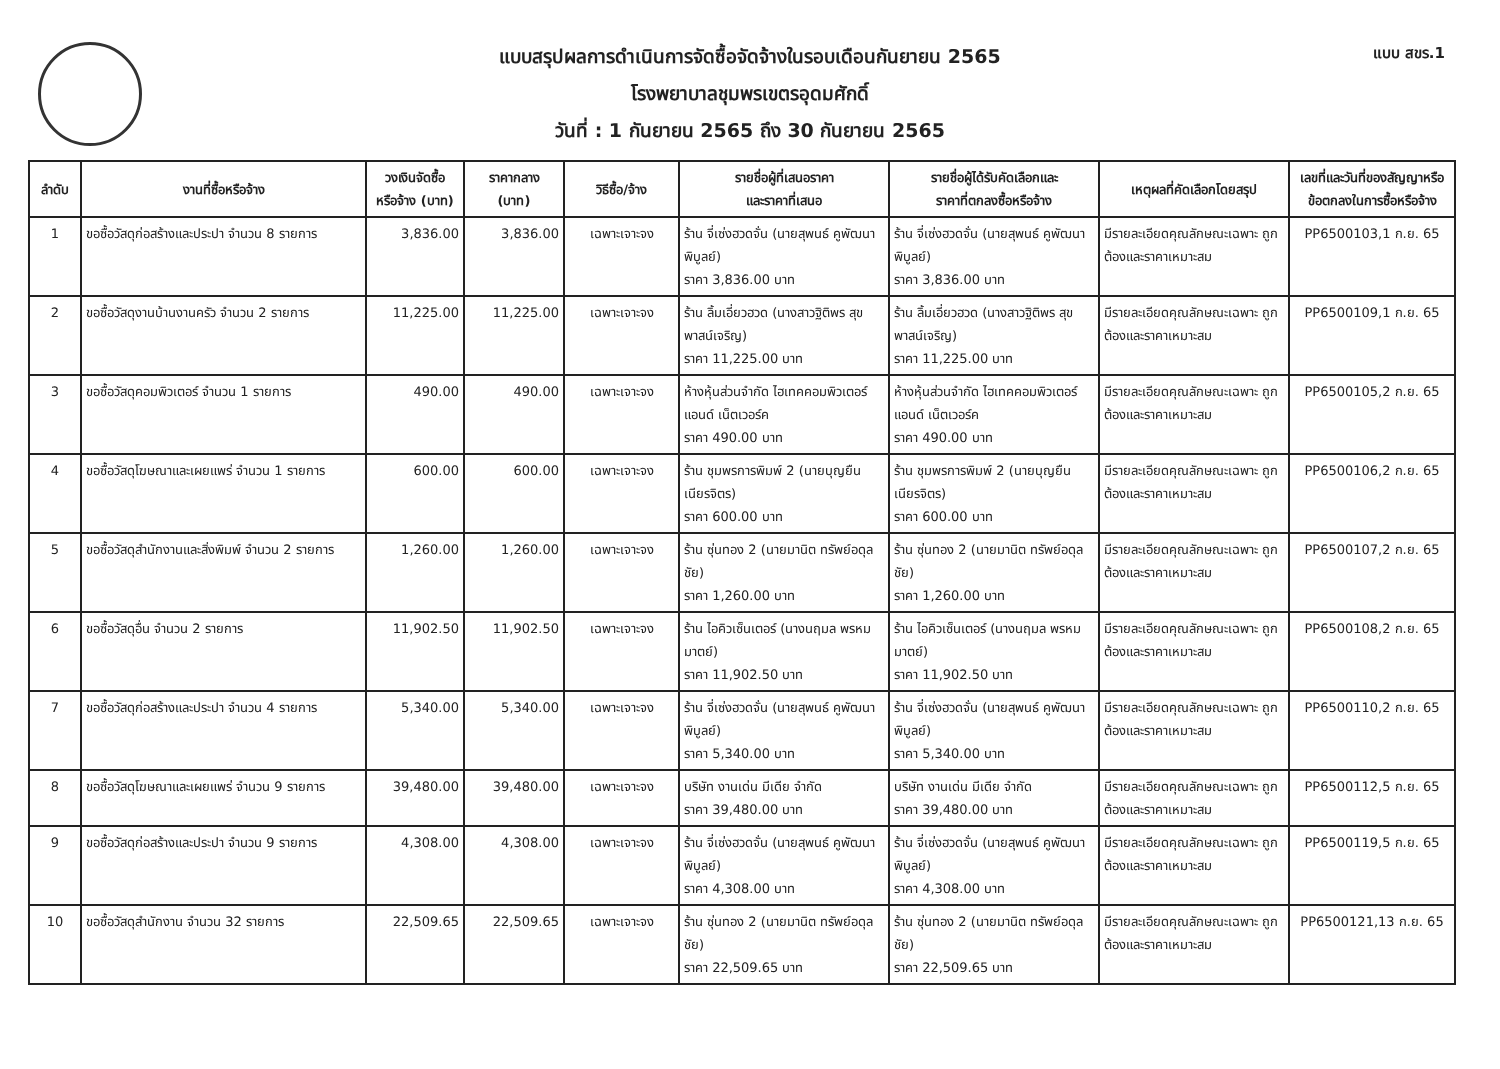แบบ สขร.1
แบบสรุปผลการดำเนินการจัดซื้อจัดจ้างในรอบเดือนกันยายน 2565
โรงพยาบาลชุมพรเขตรอุดมศักดิ์
วันที่ : 1 กันยายน 2565 ถึง 30 กันยายน 2565
| ลำดับ | งานที่ซื้อหรือจ้าง | วงเงินจัดซื้อ หรือจ้าง (บาท) | ราคากลาง (บาท) | วิธีซื้อ/จ้าง | รายชื่อผู้ที่เสนอราคา และราคาที่เสนอ | รายชื่อผู้ได้รับคัดเลือกและ ราคาที่ตกลงซื้อหรือจ้าง | เหตุผลที่คัดเลือกโดยสรุป | เลขที่และวันที่ของสัญญาหรือ ข้อตกลงในการซื้อหรือจ้าง |
| --- | --- | --- | --- | --- | --- | --- | --- | --- |
| 1 | ขอซื้อวัสดุก่อสร้างและประปา จำนวน 8 รายการ | 3,836.00 | 3,836.00 | เฉพาะเจาะจง | ร้าน จี่เซ่งฮวดจั่น (นายสุพนธ์ คูพัฒนาพิบูลย์) ราคา 3,836.00 บาท | ร้าน จี่เซ่งฮวดจั่น (นายสุพนธ์ คูพัฒนาพิบูลย์) ราคา 3,836.00 บาท | มีรายละเอียดคุณลักษณะเฉพาะ ถูกต้องและราคาเหมาะสม | PP6500103,1 ก.ย. 65 |
| 2 | ขอซื้อวัสดุงานบ้านงานครัว จำนวน 2 รายการ | 11,225.00 | 11,225.00 | เฉพาะเจาะจง | ร้าน ลิ้มเอี่ยวฮวด (นางสาวฐิติพร สุขพาสน์เจริญ) ราคา 11,225.00 บาท | ร้าน ลิ้มเอี่ยวฮวด (นางสาวฐิติพร สุขพาสน์เจริญ) ราคา 11,225.00 บาท | มีรายละเอียดคุณลักษณะเฉพาะ ถูกต้องและราคาเหมาะสม | PP6500109,1 ก.ย. 65 |
| 3 | ขอซื้อวัสดุคอมพิวเตอร์ จำนวน 1 รายการ | 490.00 | 490.00 | เฉพาะเจาะจง | ห้างหุ้นส่วนจำกัด ไฮเทคคอมพิวเตอร์แอนด์ เน็ตเวอร์ค ราคา 490.00 บาท | ห้างหุ้นส่วนจำกัด ไฮเทคคอมพิวเตอร์แอนด์ เน็ตเวอร์ค ราคา 490.00 บาท | มีรายละเอียดคุณลักษณะเฉพาะ ถูกต้องและราคาเหมาะสม | PP6500105,2 ก.ย. 65 |
| 4 | ขอซื้อวัสดุโฆษณาและเผยแพร่ จำนวน 1 รายการ | 600.00 | 600.00 | เฉพาะเจาะจง | ร้าน ชุมพรการพิมพ์ 2 (นายบุญยืน เนียรจิตร) ราคา 600.00 บาท | ร้าน ชุมพรการพิมพ์ 2 (นายบุญยืน เนียรจิตร) ราคา 600.00 บาท | มีรายละเอียดคุณลักษณะเฉพาะ ถูกต้องและราคาเหมาะสม | PP6500106,2 ก.ย. 65 |
| 5 | ขอซื้อวัสดุสำนักงานและสิ่งพิมพ์ จำนวน 2 รายการ | 1,260.00 | 1,260.00 | เฉพาะเจาะจง | ร้าน ซุ่นทอง 2 (นายมานิต ทรัพย์อดุลชัย) ราคา 1,260.00 บาท | ร้าน ซุ่นทอง 2 (นายมานิต ทรัพย์อดุลชัย) ราคา 1,260.00 บาท | มีรายละเอียดคุณลักษณะเฉพาะ ถูกต้องและราคาเหมาะสม | PP6500107,2 ก.ย. 65 |
| 6 | ขอซื้อวัสดุอื่น จำนวน 2 รายการ | 11,902.50 | 11,902.50 | เฉพาะเจาะจง | ร้าน ไอคิวเซ็นเตอร์ (นางนฤมล พรหมมาตย์) ราคา 11,902.50 บาท | ร้าน ไอคิวเซ็นเตอร์ (นางนฤมล พรหมมาตย์) ราคา 11,902.50 บาท | มีรายละเอียดคุณลักษณะเฉพาะ ถูกต้องและราคาเหมาะสม | PP6500108,2 ก.ย. 65 |
| 7 | ขอซื้อวัสดุก่อสร้างและประปา จำนวน 4 รายการ | 5,340.00 | 5,340.00 | เฉพาะเจาะจง | ร้าน จี่เซ่งฮวดจั่น (นายสุพนธ์ คูพัฒนาพิบูลย์) ราคา 5,340.00 บาท | ร้าน จี่เซ่งฮวดจั่น (นายสุพนธ์ คูพัฒนาพิบูลย์) ราคา 5,340.00 บาท | มีรายละเอียดคุณลักษณะเฉพาะ ถูกต้องและราคาเหมาะสม | PP6500110,2 ก.ย. 65 |
| 8 | ขอซื้อวัสดุโฆษณาและเผยแพร่ จำนวน 9 รายการ | 39,480.00 | 39,480.00 | เฉพาะเจาะจง | บริษัท งานเด่น มีเดีย จำกัด ราคา 39,480.00 บาท | บริษัท งานเด่น มีเดีย จำกัด ราคา 39,480.00 บาท | มีรายละเอียดคุณลักษณะเฉพาะ ถูกต้องและราคาเหมาะสม | PP6500112,5 ก.ย. 65 |
| 9 | ขอซื้อวัสดุก่อสร้างและประปา จำนวน 9 รายการ | 4,308.00 | 4,308.00 | เฉพาะเจาะจง | ร้าน จี่เซ่งฮวดจั่น (นายสุพนธ์ คูพัฒนาพิบูลย์) ราคา 4,308.00 บาท | ร้าน จี่เซ่งฮวดจั่น (นายสุพนธ์ คูพัฒนาพิบูลย์) ราคา 4,308.00 บาท | มีรายละเอียดคุณลักษณะเฉพาะ ถูกต้องและราคาเหมาะสม | PP6500119,5 ก.ย. 65 |
| 10 | ขอซื้อวัสดุสำนักงาน จำนวน 32 รายการ | 22,509.65 | 22,509.65 | เฉพาะเจาะจง | ร้าน ซุ่นทอง 2 (นายมานิต ทรัพย์อดุลชัย) ราคา 22,509.65 บาท | ร้าน ซุ่นทอง 2 (นายมานิต ทรัพย์อดุลชัย) ราคา 22,509.65 บาท | มีรายละเอียดคุณลักษณะเฉพาะ ถูกต้องและราคาเหมาะสม | PP6500121,13 ก.ย. 65 |